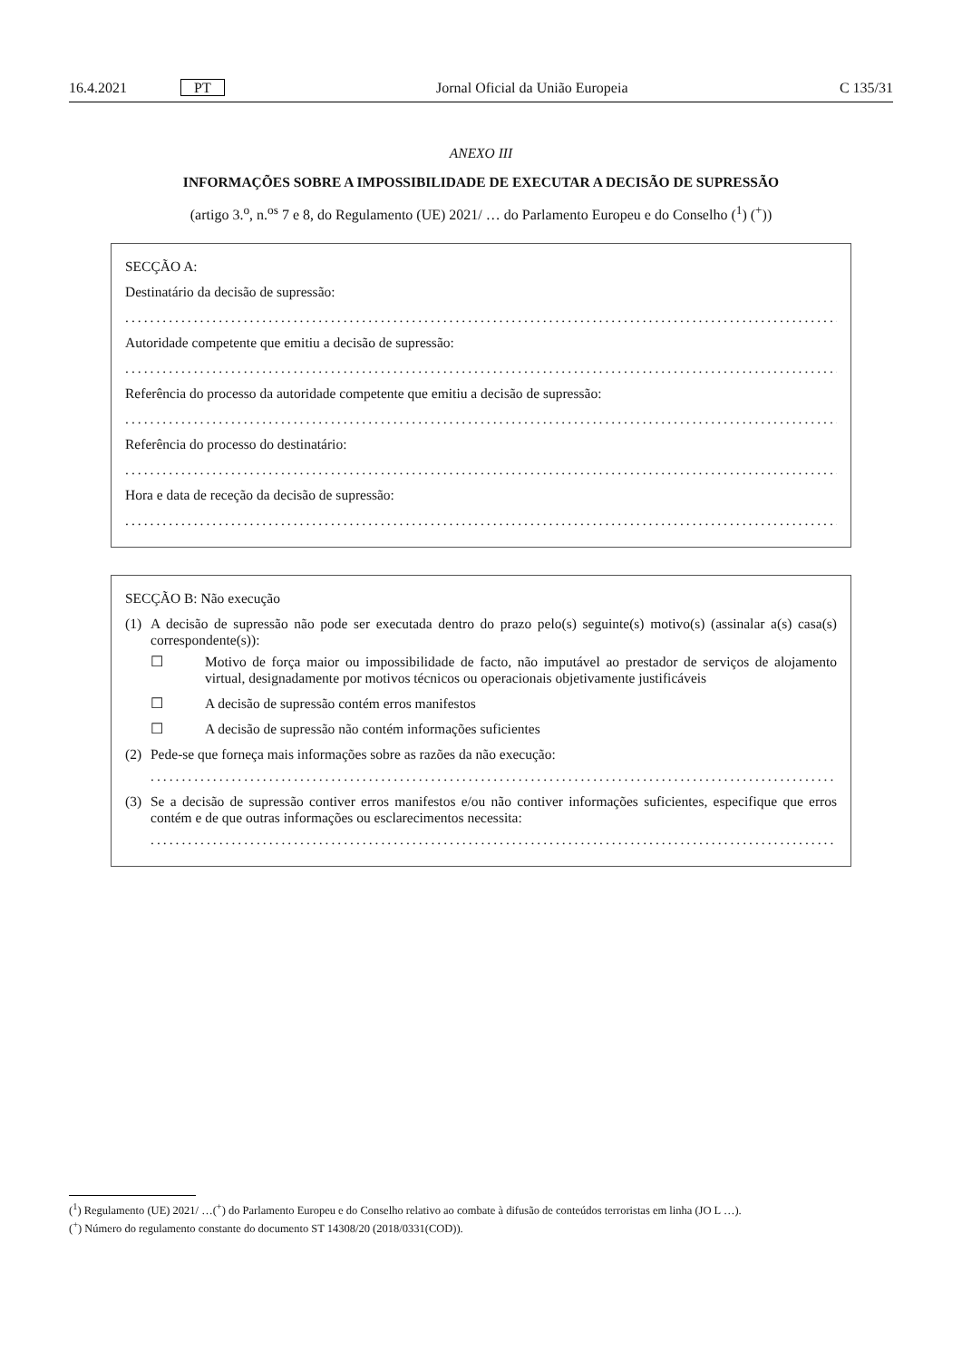16.4.2021 PT Jornal Oficial da União Europeia C 135/31
ANEXO III
INFORMAÇÕES SOBRE A IMPOSSIBILIDADE DE EXECUTAR A DECISÃO DE SUPRESSÃO
(artigo 3.<sup>o</sup>, n.<sup>os</sup> 7 e 8, do Regulamento (UE) 2021/ … do Parlamento Europeu e do Conselho (<sup>1</sup>) (<sup>+</sup>))
SECÇÃO A:
Destinatário da decisão de supressão:
..............................................................................................................................................
Autoridade competente que emitiu a decisão de supressão:
..............................................................................................................................................
Referência do processo da autoridade competente que emitiu a decisão de supressão:
..............................................................................................................................................
Referência do processo do destinatário:
..............................................................................................................................................
Hora e data de receção da decisão de supressão:
..............................................................................................................................................
SECÇÃO B: Não execução
(1) A decisão de supressão não pode ser executada dentro do prazo pelo(s) seguinte(s) motivo(s) (assinalar a(s) casa(s) correspondente(s)):
☐ Motivo de força maior ou impossibilidade de facto, não imputável ao prestador de serviços de alojamento virtual, designadamente por motivos técnicos ou operacionais objetivamente justificáveis
☐ A decisão de supressão contém erros manifestos
☐ A decisão de supressão não contém informações suficientes
(2) Pede-se que forneça mais informações sobre as razões da não execução:
......................................................................................................................................
(3) Se a decisão de supressão contiver erros manifestos e/ou não contiver informações suficientes, especifique que erros contém e de que outras informações ou esclarecimentos necessita:
......................................................................................................................................
(<sup>1</sup>) Regulamento (UE) 2021/ …(<sup>+</sup>) do Parlamento Europeu e do Conselho relativo ao combate à difusão de conteúdos terroristas em linha (JO L …).
(<sup>+</sup>) Número do regulamento constante do documento ST 14308/20 (2018/0331(COD)).